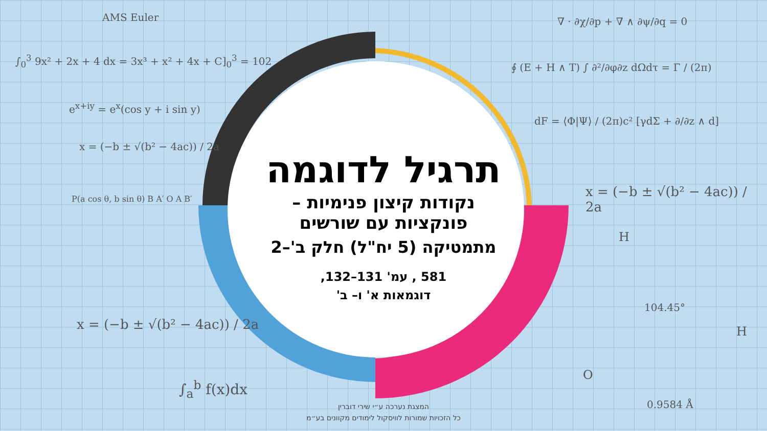AMS Euler
∫<sub>0</sub><sup>3</sup> 9x² + 2x + 4 dx = 3x³ + x² + 4x + C]<sub>0</sub><sup>3</sup> = 102
e<sup>x+iy</sup> = e<sup>x</sup>(cos y + i sin y)
x = (−b ± √(b² − 4ac)) / 2a
x = (−b ± √(b² − 4ac)) / 2a
∫<sub>a</sub><sup>b</sup> f(x)dx
∇ · ∂χ/∂p + ∇ ∧ ∂ψ/∂q = 0
∮ (E + H ∧ T) ∫ ∂²/∂φ∂z dΩdτ = Γ / (2π)
dF = ⟨Φ|Ψ⟩ / (2π)c² [γdΣ + ∂/∂z ∧ d]
x = (−b ± √(b² − 4ac)) / 2a
H
104.45°
H
O
0.9584 Å
P(a cos θ, b sin θ) B A′ O A B′
תרגיל לדוגמה
נקודות קיצון פנימיות –
פונקציות עם שורשים
מתמטיקה (5 יח"ל) חלק ב'–2
581 , עמ' 131–132,
דוגמאות א' ו– ב'
המצגת נערכה ע״י שירי דוברין
כל הזכויות שמורות לוויסקול לימודים מקוונים בע״מ